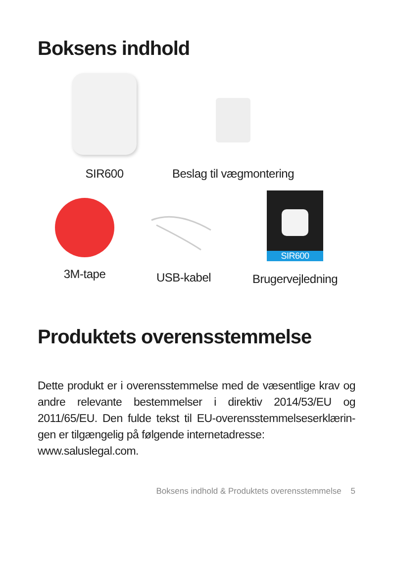Boksens indhold
SIR600
Beslag til vægmontering
3M-tape
USB-kabel
SIR600
Brugervejledning
Produktets overensstemmelse
Dette produkt er i overensstemmelse med de væsentlige krav og andre relevante bestemmelser i direktiv 2014/53/EU og 2011/65/EU. Den fulde tekst til EU-overensstemmelseserklærin-gen er tilgængelig på følgende internetadresse:
www.saluslegal.com.
Boksens indhold & Produktets overensstemmelse 5